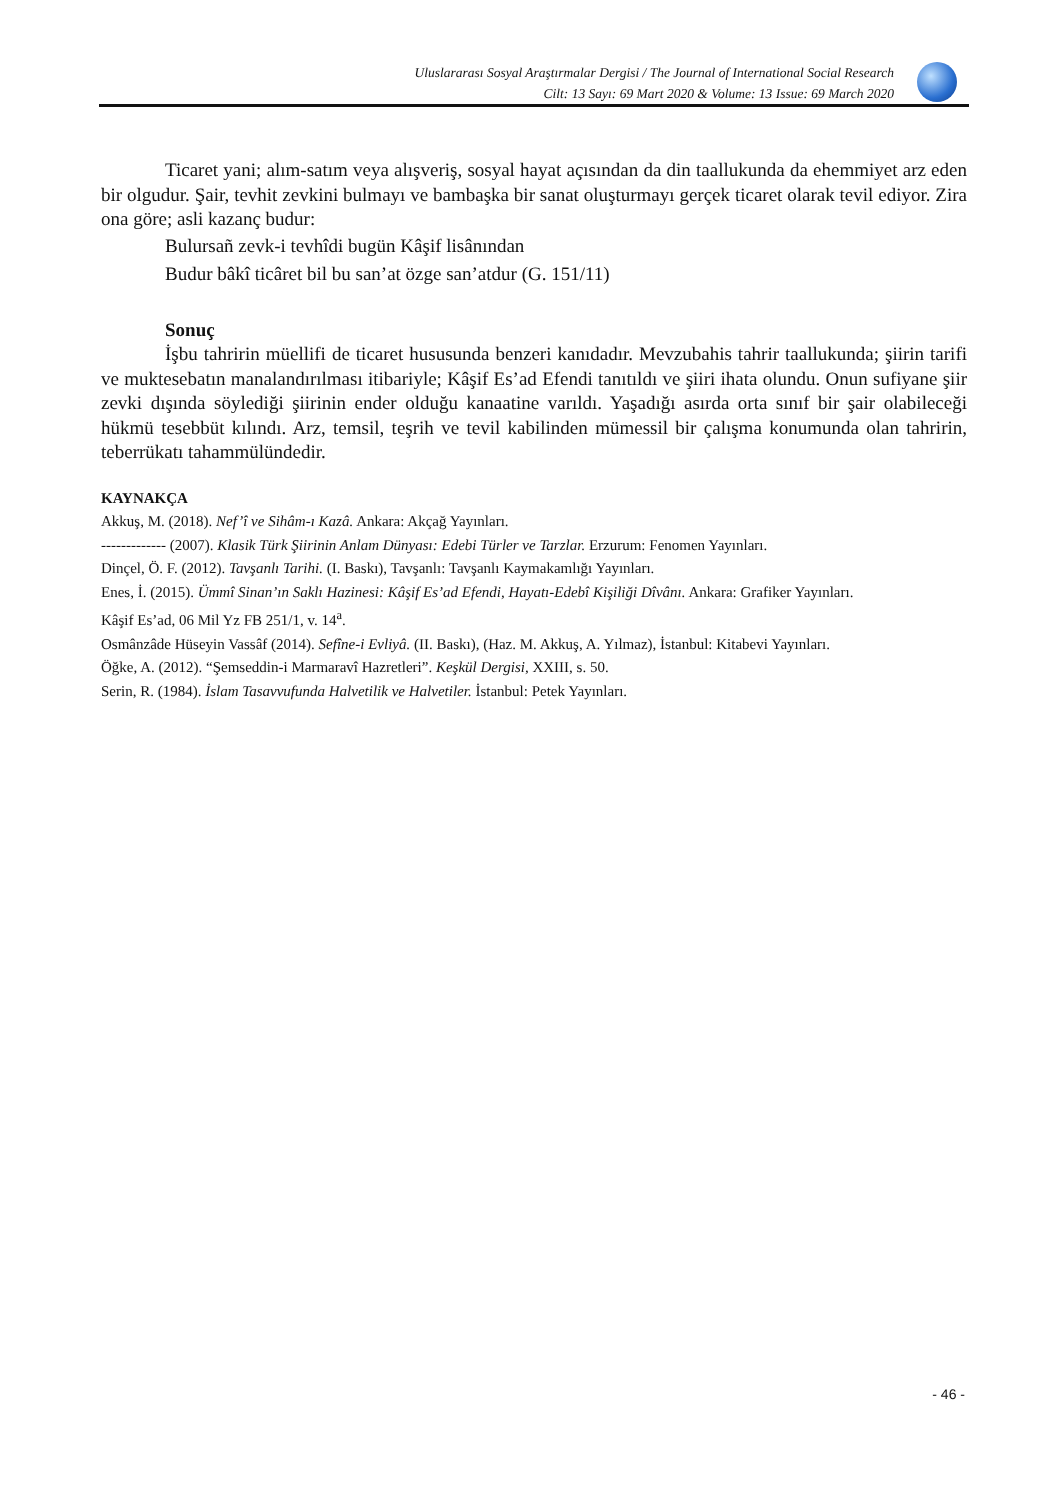Uluslararası Sosyal Araştırmalar Dergisi / The Journal of International Social Research
Cilt: 13 Sayı: 69 Mart 2020 & Volume: 13 Issue: 69 March 2020
Ticaret yani; alım-satım veya alışveriş, sosyal hayat açısından da din taallukunda da ehemmiyet arz eden bir olgudur. Şair, tevhit zevkini bulmayı ve bambaşka bir sanat oluşturmayı gerçek ticaret olarak tevil ediyor. Zira ona göre; asli kazanç budur:
Bulursañ zevk-i tevhîdi bugün Kâşif lisânından
Budur bâkî ticâret bil bu san’at özge san’atdur (G. 151/11)
Sonuç
İşbu tahririn müellifi de ticaret hususunda benzeri kanıdadır. Mevzubahis tahrir taallukunda; şiirin tarifi ve muktesebatın manalandırılması itibariyle; Kâşif Es’ad Efendi tanıtıldı ve şiiri ihata olundu. Onun sufiyane şiir zevki dışında söylediği şiirinin ender olduğu kanaatine varıldı. Yaşadığı asırda orta sınıf bir şair olabileceği hükmü tesebbüt kılındı. Arz, temsil, teşrih ve tevil kabilinden mümessil bir çalışma konumunda olan tahririn, teberrükatı tahammülündedir.
KAYNAKÇA
Akkuş, M. (2018). Nef’î ve Sihâm-ı Kazâ. Ankara: Akçağ Yayınları.
------------- (2007). Klasik Türk Şiirinin Anlam Dünyası: Edebi Türler ve Tarzlar. Erzurum: Fenomen Yayınları.
Dinçel, Ö. F. (2012). Tavşanlı Tarihi. (I. Baskı), Tavşanlı: Tavşanlı Kaymakamlığı Yayınları.
Enes, İ. (2015). Ümmî Sinan’ın Saklı Hazinesi: Kâşif Es’ad Efendi, Hayatı-Edebî Kişiliği Dîvânı. Ankara: Grafiker Yayınları.
Kâşif Es’ad, 06 Mil Yz FB 251/1, v. 14<sup>a</sup>.
Osmânzâde Hüseyin Vassâf (2014). Sefîne-i Evliyâ. (II. Baskı), (Haz. M. Akkuş, A. Yılmaz), İstanbul: Kitabevi Yayınları.
Öğke, A. (2012). “Şemseddin-i Marmaravî Hazretleri”. Keşkül Dergisi, XXIII, s. 50.
Serin, R. (1984). İslam Tasavvufunda Halvetilik ve Halvetiler. İstanbul: Petek Yayınları.
- 46 -